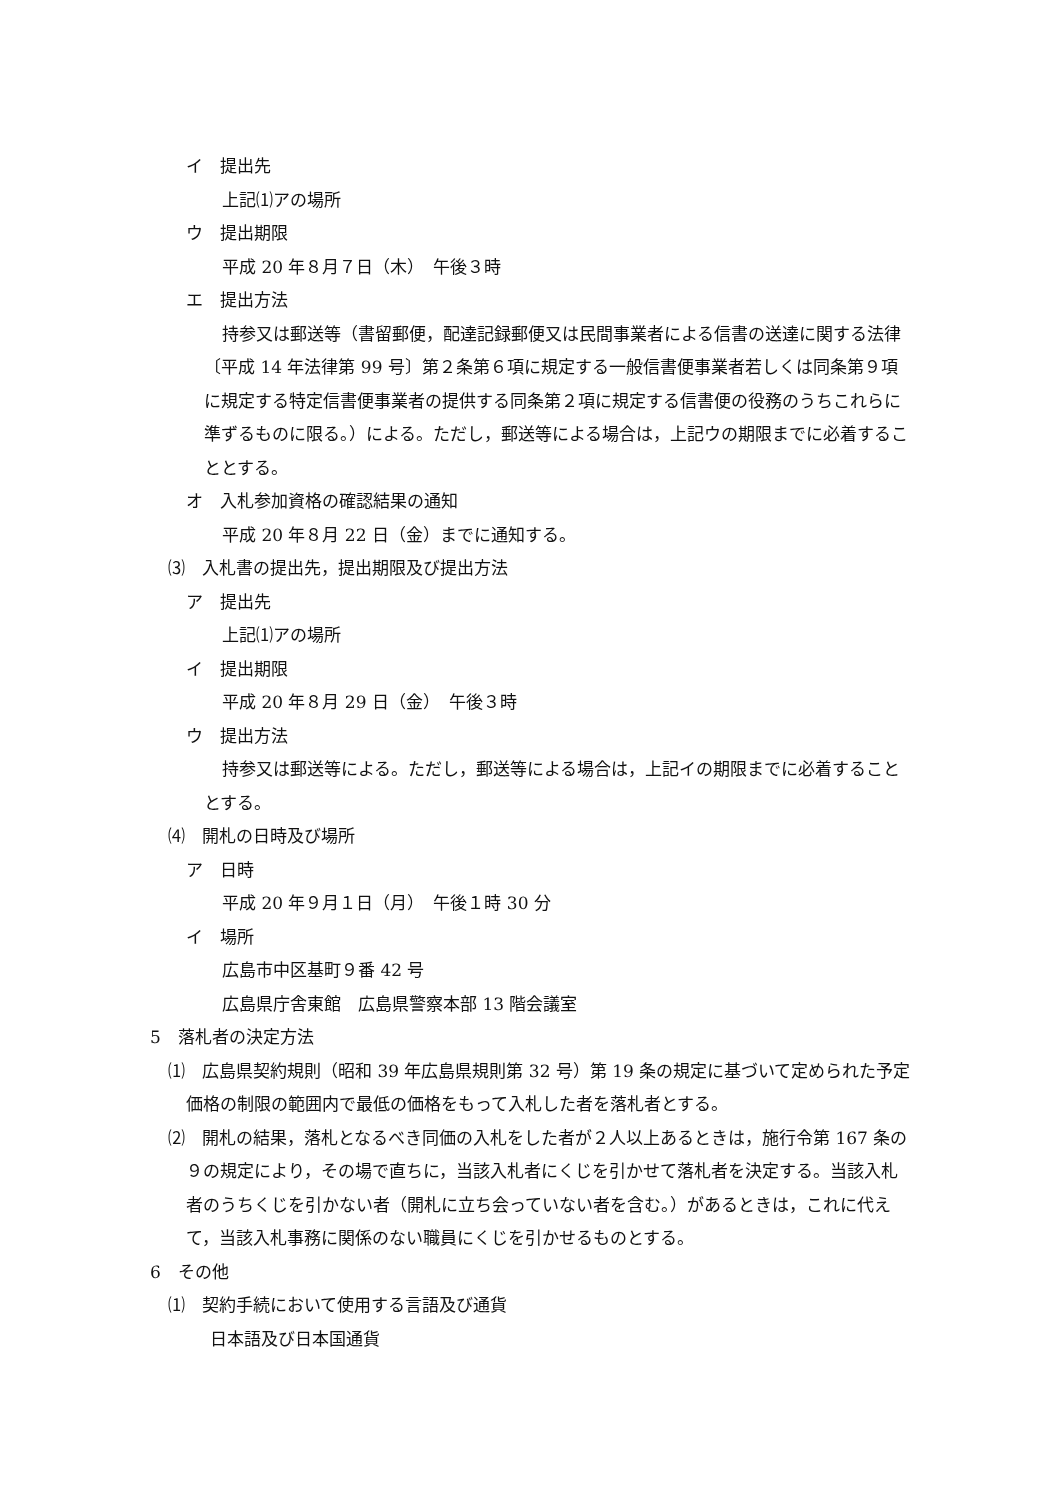イ　提出先
上記⑴アの場所
ウ　提出期限
平成 20 年８月７日（木）　午後３時
エ　提出方法
持参又は郵送等（書留郵便，配達記録郵便又は民間事業者による信書の送達に関する法律〔平成 14 年法律第 99 号〕第２条第６項に規定する一般信書便事業者若しくは同条第９項に規定する特定信書便事業者の提供する同条第２項に規定する信書便の役務のうちこれらに準ずるものに限る。）による。ただし，郵送等による場合は，上記ウの期限までに必着することとする。
オ　入札参加資格の確認結果の通知
平成 20 年８月 22 日（金）までに通知する。
⑶　入札書の提出先，提出期限及び提出方法
ア　提出先
上記⑴アの場所
イ　提出期限
平成 20 年８月 29 日（金）　午後３時
ウ　提出方法
持参又は郵送等による。ただし，郵送等による場合は，上記イの期限までに必着することとする。
⑷　開札の日時及び場所
ア　日時
平成 20 年９月１日（月）　午後１時 30 分
イ　場所
広島市中区基町９番 42 号
広島県庁舎東館　広島県警察本部 13 階会議室
5　落札者の決定方法
⑴　広島県契約規則（昭和 39 年広島県規則第 32 号）第 19 条の規定に基づいて定められた予定価格の制限の範囲内で最低の価格をもって入札した者を落札者とする。
⑵　開札の結果，落札となるべき同価の入札をした者が２人以上あるときは，施行令第 167 条の９の規定により，その場で直ちに，当該入札者にくじを引かせて落札者を決定する。当該入札者のうちくじを引かない者（開札に立ち会っていない者を含む。）があるときは，これに代えて，当該入札事務に関係のない職員にくじを引かせるものとする。
6　その他
⑴　契約手続において使用する言語及び通貨
日本語及び日本国通貨